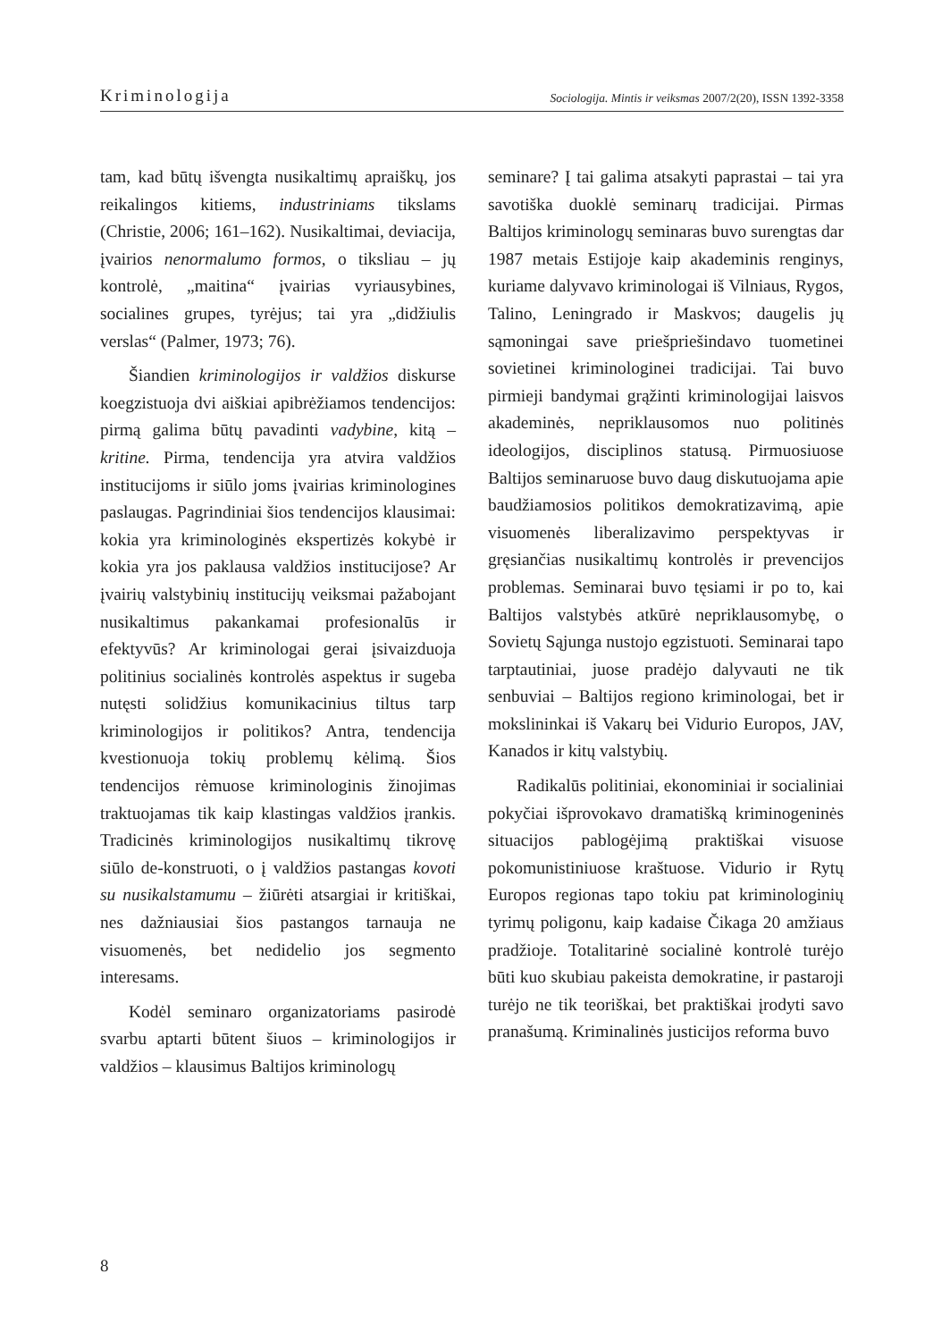Kriminologija Sociologija. Mintis ir veiksmas 2007/2(20), ISSN 1392-3358
tam, kad būtų išvengta nusikaltimų apraiškų, jos reikalingos kitiems, industriniams tikslams (Christie, 2006; 161–162). Nusikaltimai, deviacija, įvairios nenormalumo formos, o tiksliau – jų kontrolė, „maitina“ įvairias vyriausybines, socialines grupes, tyrėjus; tai yra „didžiulis verslas“ (Palmer, 1973; 76).
Šiandien kriminologijos ir valdžios diskurse koegzistuoja dvi aiškiai apibrėžiamos tendencijos: pirmą galima būtų pavadinti vadybine, kitą – kritine. Pirma, tendencija yra atvira valdžios institucijoms ir siūlo joms įvairias kriminologines paslaugas. Pagrindiniai šios tendencijos klausimai: kokia yra kriminologinės ekspertizės kokybė ir kokia yra jos paklausa valdžios institucijose? Ar įvairių valstybinių institucijų veiksmai pažabojant nusikaltimus pakankamai profesionalūs ir efektyvūs? Ar kriminologai gerai įsivaizduoja politinius socialinės kontrolės aspektus ir sugeba nutęsti solidžius komunikacinius tiltus tarp kriminologijos ir politikos? Antra, tendencija kvestionuoja tokių problemų kėlimą. Šios tendencijos rėmuose kriminologinis žinojimas traktuojamas tik kaip klastingas valdžios įrankis. Tradicinės kriminologijos nusikaltimų tikrovę siūlo de-konstruoti, o į valdžios pastangas kovoti su nusikalstamumu – žiūrėti atsargiai ir kritiškai, nes dažniausiai šios pastangos tarnauja ne visuomenės, bet nedidelio jos segmento interesams.
Kodėl seminaro organizatoriams pasirodė svarbu aptarti būtent šiuos – kriminologijos ir valdžios – klausimus Baltijos kriminologų
seminare? Į tai galima atsakyti paprastai – tai yra savotiška duoklė seminarų tradicijai. Pirmas Baltijos kriminologų seminaras buvo surengtas dar 1987 metais Estijoje kaip akademinis renginys, kuriame dalyvavo kriminologai iš Vilniaus, Rygos, Talino, Leningrado ir Maskvos; daugelis jų sąmoningai save priešpriešindavo tuometinei sovietinei kriminologinei tradicijai. Tai buvo pirmieji bandymai grąžinti kriminologijai laisvos akademinės, nepriklausomos nuo politinės ideologijos, disciplinos statusą. Pirmuosiuose Baltijos seminaruose buvo daug diskutuojama apie baudžiamosios politikos demokratizavimą, apie visuomenės liberalizavimo perspektyvas ir gręsiančias nusikaltimų kontrolės ir prevencijos problemas. Seminarai buvo tęsiami ir po to, kai Baltijos valstybės atkūrė nepriklausomybę, o Sovietų Sąjunga nustojo egzistuoti. Seminarai tapo tarptautiniai, juose pradėjo dalyvauti ne tik senbuviai – Baltijos regiono kriminologai, bet ir mokslininkai iš Vakarų bei Vidurio Europos, JAV, Kanados ir kitų valstybių.
Radikalūs politiniai, ekonominiai ir socialiniai pokyčiai išprovokavo dramatišką kriminogeninės situacijos pablogėjimą praktiškai visuose pokomunistiniuose kraštuose. Vidurio ir Rytų Europos regionas tapo tokiu pat kriminologinių tyrimų poligonu, kaip kadaise Čikaga 20 amžiaus pradžioje. Totalitarinė socialinė kontrolė turėjo būti kuo skubiau pakeista demokratine, ir pastaroji turėjo ne tik teoriškai, bet praktiškai įrodyti savo pranašumą. Kriminalinės justicijos reforma buvo
8